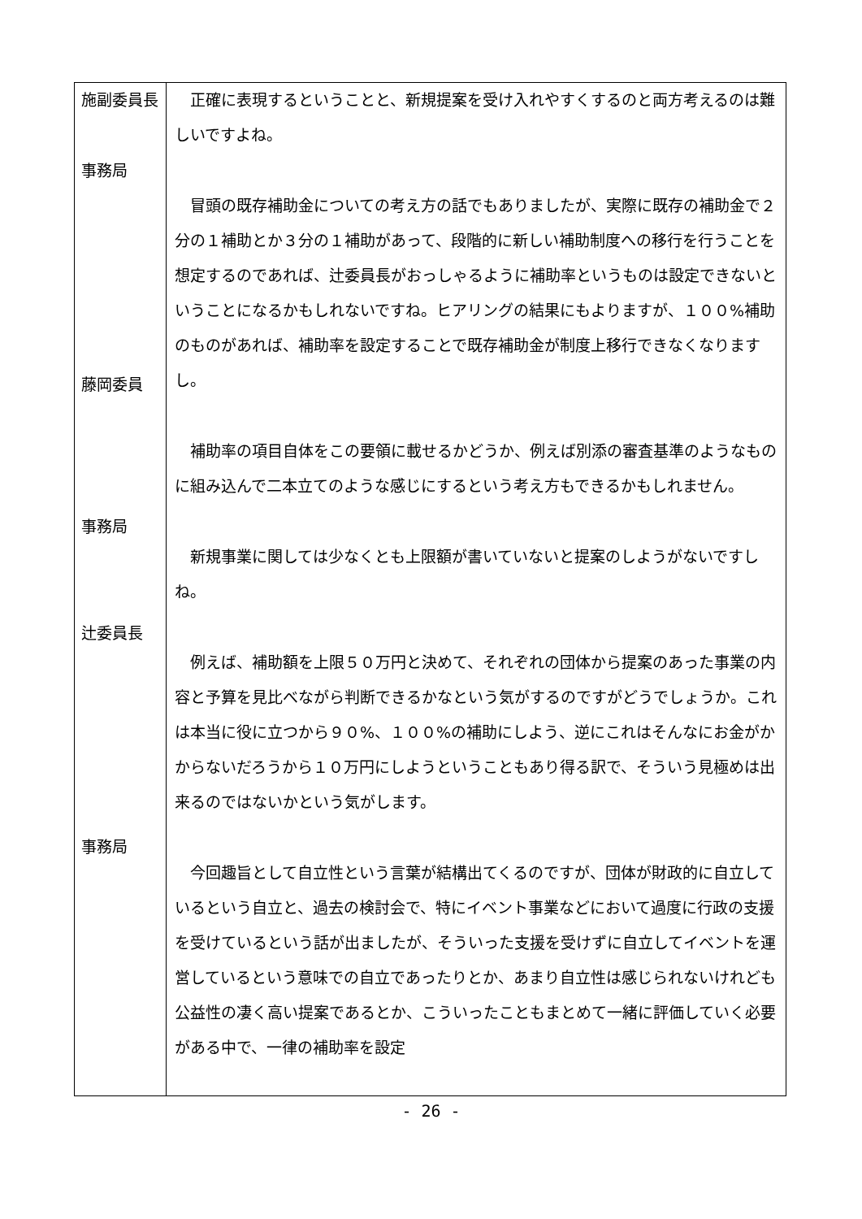| 施副委員長 事務局 藤岡委員 事務局 辻委員長 事務局 | 正確に表現するということと、新規提案を受け入れやすくするのと両方考えるのは難しいですよね。 冒頭の既存補助金についての考え方の話でもありましたが、実際に既存の補助金で２分の１補助とか３分の１補助があって、段階的に新しい補助制度への移行を行うことを想定するのであれば、辻委員長がおっしゃるように補助率というものは設定できないということになるかもしれないですね。ヒアリングの結果にもよりますが、１００%補助のものがあれば、補助率を設定することで既存補助金が制度上移行できなくなりますし。 補助率の項目自体をこの要領に載せるかどうか、例えば別添の審査基準のようなものに組み込んで二本立てのような感じにするという考え方もできるかもしれません。 新規事業に関しては少なくとも上限額が書いていないと提案のしようがないですしね。 例えば、補助額を上限５０万円と決めて、それぞれの団体から提案のあった事業の内容と予算を見比べながら判断できるかなという気がするのですがどうでしょうか。これは本当に役に立つから９０%、１００%の補助にしよう、逆にこれはそんなにお金がかからないだろうから１０万円にしようということもあり得る訳で、そういう見極めは出来るのではないかという気がします。 今回趣旨として自立性という言葉が結構出てくるのですが、団体が財政的に自立しているという自立と、過去の検討会で、特にイベント事業などにおいて過度に行政の支援を受けているという話が出ましたが、そういった支援を受けずに自立してイベントを運営しているという意味での自立であったりとか、あまり自立性は感じられないけれども公益性の凄く高い提案であるとか、こういったこともまとめて一緒に評価していく必要がある中で、一律の補助率を設定 |
- 26 -